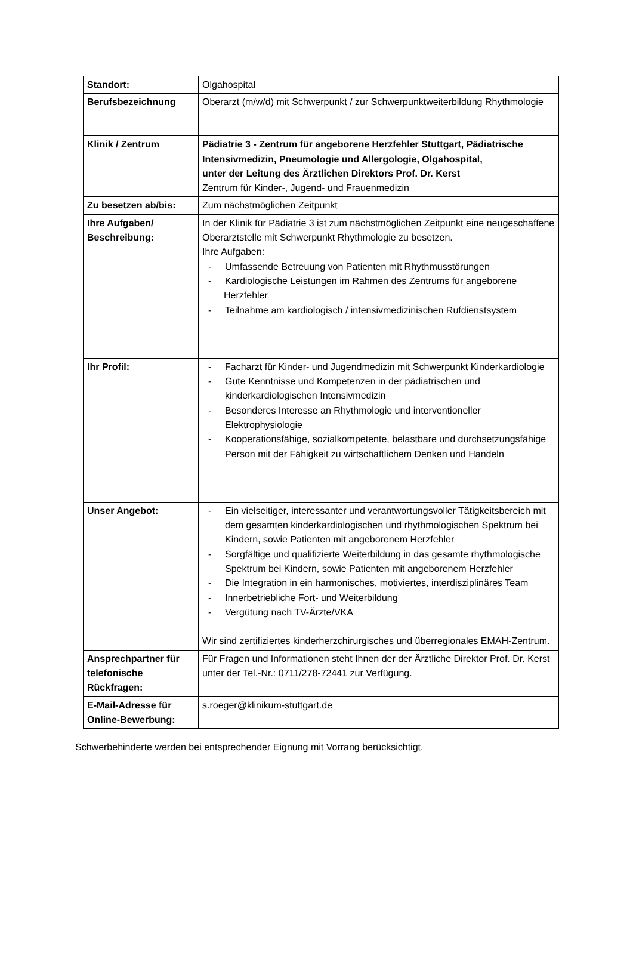| Standort: | Olgahospital |
| Berufsbezeichnung | Oberarzt (m/w/d) mit Schwerpunkt / zur Schwerpunktweiterbildung Rhythmologie |
| Klinik / Zentrum | Pädiatrie 3 - Zentrum für angeborene Herzfehler Stuttgart, Pädiatrische Intensivmedizin, Pneumologie und Allergologie, Olgahospital, unter der Leitung des Ärztlichen Direktors Prof. Dr. Kerst Zentrum für Kinder-, Jugend- und Frauenmedizin |
| Zu besetzen ab/bis: | Zum nächstmöglichen Zeitpunkt |
| Ihre Aufgaben/ Beschreibung: | In der Klinik für Pädiatrie 3 ist zum nächstmöglichen Zeitpunkt eine neugeschaffene Oberarztstelle mit Schwerpunkt Rhythmologie zu besetzen. Ihre Aufgaben: - Umfassende Betreuung von Patienten mit Rhythmusstörungen - Kardiologische Leistungen im Rahmen des Zentrums für angeborene Herzfehler - Teilnahme am kardiologisch / intensivmedizinischen Rufdienstsystem |
| Ihr Profil: | - Facharzt für Kinder- und Jugendmedizin mit Schwerpunkt Kinderkardiologie - Gute Kenntnisse und Kompetenzen in der pädiatrischen und kinderkardiologischen Intensivmedizin - Besonderes Interesse an Rhythmologie und interventioneller Elektrophysiologie - Kooperationsfähige, sozialkompetente, belastbare und durchsetzungsfähige Person mit der Fähigkeit zu wirtschaftlichem Denken und Handeln |
| Unser Angebot: | - Ein vielseitiger, interessanter und verantwortungsvoller Tätigkeitsbereich mit dem gesamten kinderkardiologischen und rhythmologischen Spektrum bei Kindern, sowie Patienten mit angeborenem Herzfehler - Sorgfältige und qualifizierte Weiterbildung in das gesamte rhythmologische Spektrum bei Kindern, sowie Patienten mit angeborenem Herzfehler - Die Integration in ein harmonisches, motiviertes, interdisziplinäres Team - Innerbetriebliche Fort- und Weiterbildung - Vergütung nach TV-Ärzte/VKA Wir sind zertifiziertes kinderherzchirurgisches und überregionales EMAH-Zentrum. |
| Ansprechpartner für telefonische Rückfragen: | Für Fragen und Informationen steht Ihnen der der Ärztliche Direktor Prof. Dr. Kerst unter der Tel.-Nr.: 0711/278-72441 zur Verfügung. |
| E-Mail-Adresse für Online-Bewerbung: | s.roeger@klinikum-stuttgart.de |
Schwerbehinderte werden bei entsprechender Eignung mit Vorrang berücksichtigt.